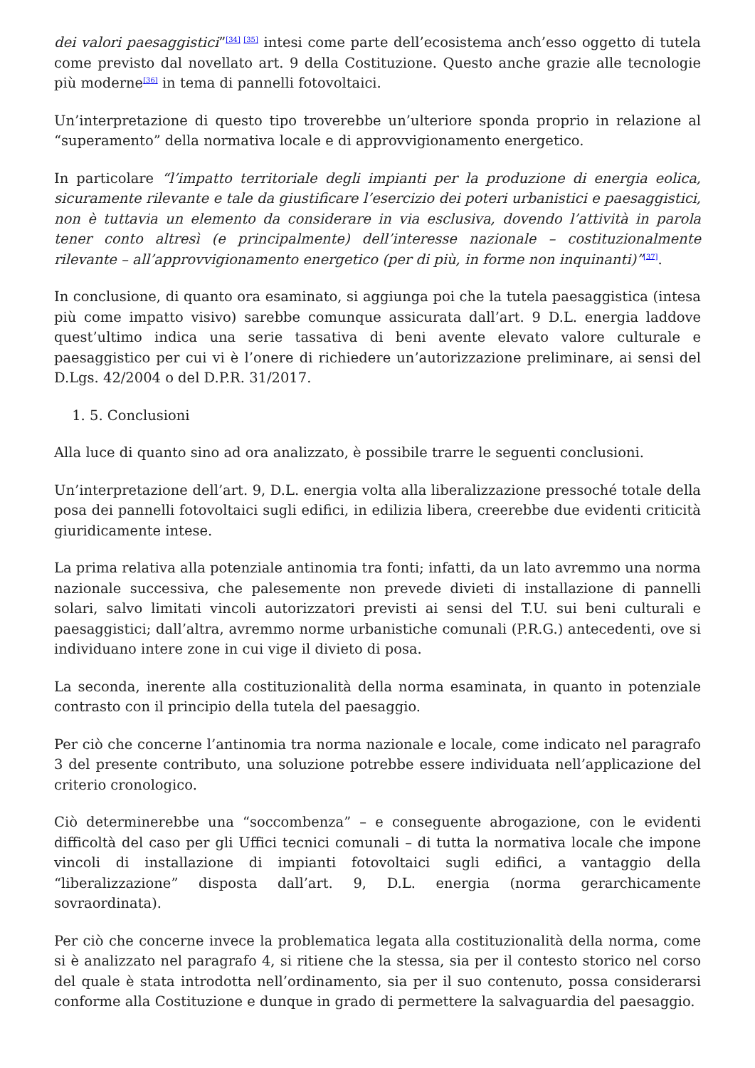dei valori paesaggistici”<sup>[34] [35]</sup> intesi come parte dell’ecosistema anch’esso oggetto di tutela come previsto dal novellato art. 9 della Costituzione. Questo anche grazie alle tecnologie più moderne<sup>[36]</sup> in tema di pannelli fotovoltaici.
Un’interpretazione di questo tipo troverebbe un’ulteriore sponda proprio in relazione al “superamento” della normativa locale e di approvvigionamento energetico.
In particolare “l’impatto territoriale degli impianti per la produzione di energia eolica, sicuramente rilevante e tale da giustificare l’esercizio dei poteri urbanistici e paesaggistici, non è tuttavia un elemento da considerare in via esclusiva, dovendo l’attività in parola tener conto altresì (e principalmente) dell’interesse nazionale – costituzionalmente rilevante – all’approvvigionamento energetico (per di più, in forme non inquinanti)”<sup>[37]</sup>.
In conclusione, di quanto ora esaminato, si aggiunga poi che la tutela paesaggistica (intesa più come impatto visivo) sarebbe comunque assicurata dall’art. 9 D.L. energia laddove quest’ultimo indica una serie tassativa di beni avente elevato valore culturale e paesaggistico per cui vi è l’onere di richiedere un’autorizzazione preliminare, ai sensi del D.Lgs. 42/2004 o del D.P.R. 31/2017.
1. 5. Conclusioni
Alla luce di quanto sino ad ora analizzato, è possibile trarre le seguenti conclusioni.
Un’interpretazione dell’art. 9, D.L. energia volta alla liberalizzazione pressoché totale della posa dei pannelli fotovoltaici sugli edifici, in edilizia libera, creerebbe due evidenti criticità giuridicamente intese.
La prima relativa alla potenziale antinomia tra fonti; infatti, da un lato avremmo una norma nazionale successiva, che palesemente non prevede divieti di installazione di pannelli solari, salvo limitati vincoli autorizzatori previsti ai sensi del T.U. sui beni culturali e paesaggistici; dall’altra, avremmo norme urbanistiche comunali (P.R.G.) antecedenti, ove si individuano intere zone in cui vige il divieto di posa.
La seconda, inerente alla costituzionalità della norma esaminata, in quanto in potenziale contrasto con il principio della tutela del paesaggio.
Per ciò che concerne l’antinomia tra norma nazionale e locale, come indicato nel paragrafo 3 del presente contributo, una soluzione potrebbe essere individuata nell’applicazione del criterio cronologico.
Ciò determinerebbe una “soccombenza” – e conseguente abrogazione, con le evidenti difficoltà del caso per gli Uffici tecnici comunali – di tutta la normativa locale che impone vincoli di installazione di impianti fotovoltaici sugli edifici, a vantaggio della “liberalizzazione” disposta dall’art. 9, D.L. energia (norma gerarchicamente sovraordinata).
Per ciò che concerne invece la problematica legata alla costituzionalità della norma, come si è analizzato nel paragrafo 4, si ritiene che la stessa, sia per il contesto storico nel corso del quale è stata introdotta nell’ordinamento, sia per il suo contenuto, possa considerarsi conforme alla Costituzione e dunque in grado di permettere la salvaguardia del paesaggio.